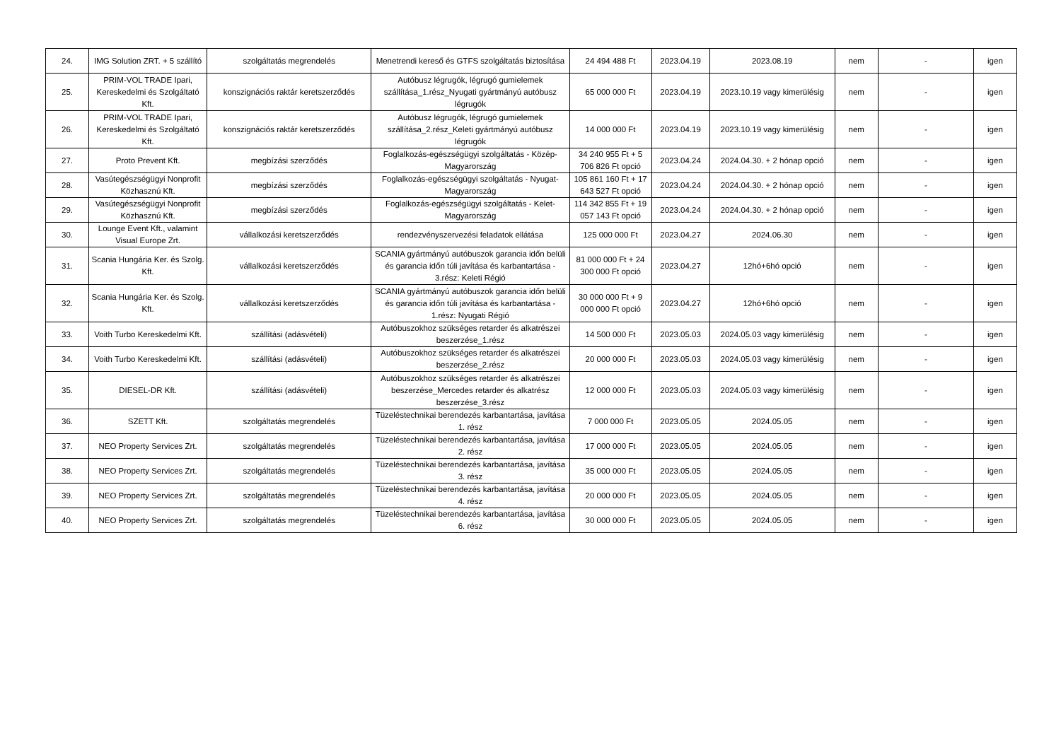| 24. | IMG Solution ZRT. + 5 szállító | szolgáltatás megrendelés | Menetrendi kereső és GTFS szolgáltatás biztosítása | 24 494 488 Ft | 2023.04.19 | 2023.08.19 | nem | - | igen |
| 25. | PRIM-VOL TRADE Ipari, Kereskedelmi és Szolgáltató Kft. | konszignációs raktár keretszerződés | Autóbusz légrugók, légrugó gumielemek szállítása_1.rész_Nyugati gyártmányú autóbusz légrugók | 65 000 000 Ft | 2023.04.19 | 2023.10.19 vagy kimerülésig | nem | - | igen |
| 26. | PRIM-VOL TRADE Ipari, Kereskedelmi és Szolgáltató Kft. | konszignációs raktár keretszerződés | Autóbusz légrugók, légrugó gumielemek szállítása_2.rész_Keleti gyártmányú autóbusz légrugók | 14 000 000 Ft | 2023.04.19 | 2023.10.19 vagy kimerülésig | nem | - | igen |
| 27. | Proto Prevent Kft. | megbízási szerződés | Foglalkozás-egészségügyi szolgáltatás - Közép-Magyarország | 34 240 955 Ft + 5 706 826 Ft opció | 2023.04.24 | 2024.04.30. + 2 hónap opció | nem | - | igen |
| 28. | Vasútegészségügyi Nonprofit Közhasznú Kft. | megbízási szerződés | Foglalkozás-egészségügyi szolgáltatás - Nyugat-Magyarország | 105 861 160 Ft + 17 643 527 Ft opció | 2023.04.24 | 2024.04.30. + 2 hónap opció | nem | - | igen |
| 29. | Vasútegészségügyi Nonprofit Közhasznú Kft. | megbízási szerződés | Foglalkozás-egészségügyi szolgáltatás - Kelet-Magyarország | 114 342 855 Ft + 19 057 143 Ft opció | 2023.04.24 | 2024.04.30. + 2 hónap opció | nem | - | igen |
| 30. | Lounge Event Kft., valamint Visual Europe Zrt. | vállalkozási keretszerződés | rendezvényszervezési feladatok ellátása | 125 000 000 Ft | 2023.04.27 | 2024.06.30 | nem | - | igen |
| 31. | Scania Hungária Ker. és Szolg. Kft. | vállalkozási keretszerződés | SCANIA gyártmányú autóbuszok garancia időn belüli és garancia időn túli javítása és karbantartása - 3.rész: Keleti Régió | 81 000 000 Ft + 24 300 000 Ft opció | 2023.04.27 | 12hó+6hó opció | nem | - | igen |
| 32. | Scania Hungária Ker. és Szolg. Kft. | vállalkozási keretszerződés | SCANIA gyártmányú autóbuszok garancia időn belüli és garancia időn túli javítása és karbantartása - 1.rész: Nyugati Régió | 30 000 000 Ft + 9 000 000 Ft opció | 2023.04.27 | 12hó+6hó opció | nem | - | igen |
| 33. | Voith Turbo Kereskedelmi Kft. | szállítási (adásvételi) | Autóbuszokhoz szükséges retarder és alkatrészei beszerzése_1.rész | 14 500 000 Ft | 2023.05.03 | 2024.05.03 vagy kimerülésig | nem | - | igen |
| 34. | Voith Turbo Kereskedelmi Kft. | szállítási (adásvételi) | Autóbuszokhoz szükséges retarder és alkatrészei beszerzése_2.rész | 20 000 000 Ft | 2023.05.03 | 2024.05.03 vagy kimerülésig | nem | - | igen |
| 35. | DIESEL-DR Kft. | szállítási (adásvételi) | Autóbuszokhoz szükséges retarder és alkatrészei beszerzése_Mercedes retarder és alkatrész beszerzése_3.rész | 12 000 000 Ft | 2023.05.03 | 2024.05.03 vagy kimerülésig | nem | - | igen |
| 36. | SZETT Kft. | szolgáltatás megrendelés | Tüzeléstechnikai berendezés karbantartása, javítása 1. rész | 7 000 000 Ft | 2023.05.05 | 2024.05.05 | nem | - | igen |
| 37. | NEO Property Services Zrt. | szolgáltatás megrendelés | Tüzeléstechnikai berendezés karbantartása, javítása 2. rész | 17 000 000 Ft | 2023.05.05 | 2024.05.05 | nem | - | igen |
| 38. | NEO Property Services Zrt. | szolgáltatás megrendelés | Tüzeléstechnikai berendezés karbantartása, javítása 3. rész | 35 000 000 Ft | 2023.05.05 | 2024.05.05 | nem | - | igen |
| 39. | NEO Property Services Zrt. | szolgáltatás megrendelés | Tüzeléstechnikai berendezés karbantartása, javítása 4. rész | 20 000 000 Ft | 2023.05.05 | 2024.05.05 | nem | - | igen |
| 40. | NEO Property Services Zrt. | szolgáltatás megrendelés | Tüzeléstechnikai berendezés karbantartása, javítása 6. rész | 30 000 000 Ft | 2023.05.05 | 2024.05.05 | nem | - | igen |